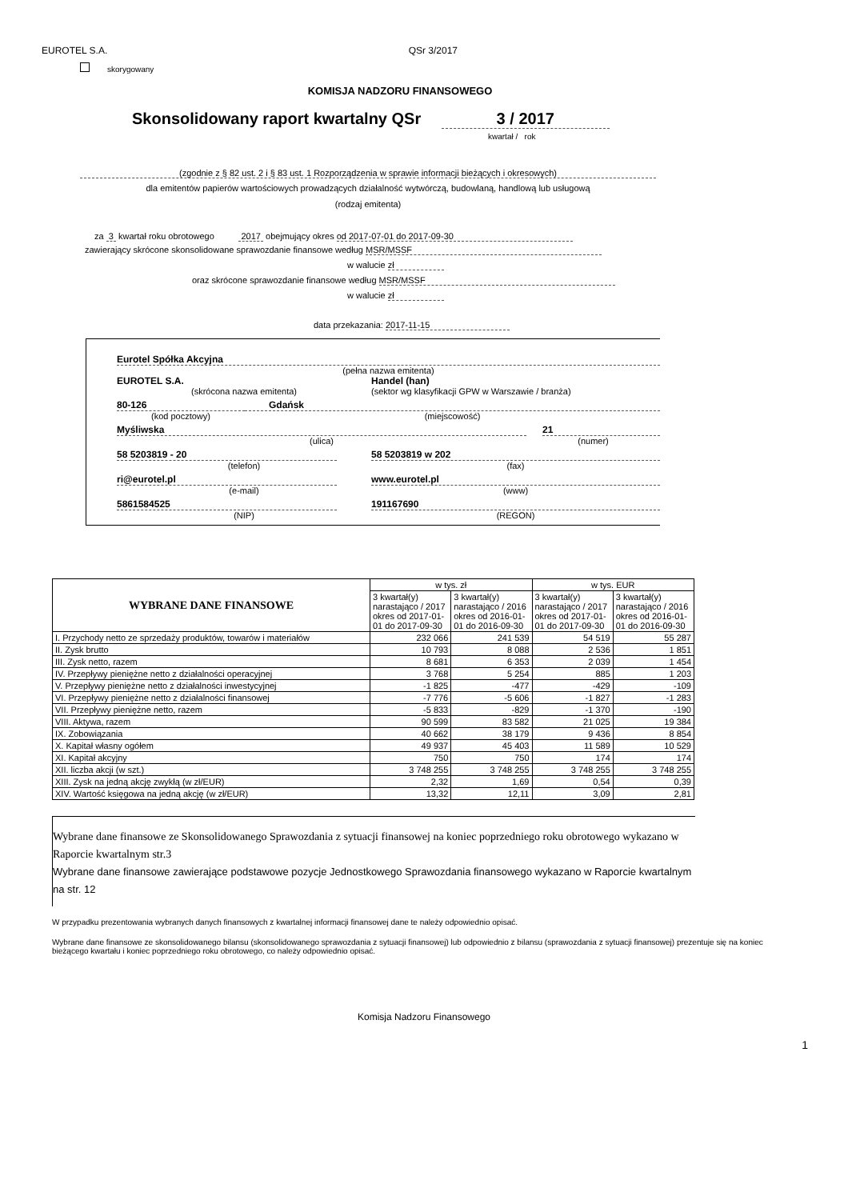EUROTEL S.A. QSr 3/2017
skorygowany
KOMISJA NADZORU FINANSOWEGO
Skonsolidowany raport kwartalny QSr 3 / 2017
kwartał / rok
(zgodnie z § 82 ust. 2 i § 83 ust. 1 Rozporządzenia w sprawie informacji bieżących i okresowych)
dla emitentów papierów wartościowych prowadzących działalność wytwórczą, budowlaną, handlową lub usługową
(rodzaj emitenta)
za 3 kwartał roku obrotowego 2017 obejmujący okres od 2017-07-01 do 2017-09-30
zawierający skrócone skonsolidowane sprawozdanie finansowe według MSR/MSSF
w walucie zł
oraz skrócone sprawozdanie finansowe według MSR/MSSF
w walucie zł
data przekazania: 2017-11-15
Eurotel Spółka Akcyjna
(pełna nazwa emitenta)
EUROTEL S.A. Handel (han)
(skrócona nazwa emitenta) (sektor wg klasyfikacji GPW w Warszawie / branża)
80-126 Gdańsk
(kod pocztowy) (miejscowość)
Myśliwska 21
(ulica) (numer)
58 5203819 - 20 58 5203819 w 202
(telefon) (fax)
ri@eurotel.pl www.eurotel.pl
(e-mail) (www)
5861584525 191167690
(NIP) (REGON)
| WYBRANE DANE FINANSOWE | w tys. zł | | w tys. EUR | |
| --- | --- | --- | --- | --- |
| | 3 kwartał(y) narastająco / 2017 okres od 2017-01-01 do 2017-09-30 | 3 kwartał(y) narastająco / 2016 okres od 2016-01-01 do 2016-09-30 | 3 kwartał(y) narastająco / 2017 okres od 2017-01-01 do 2017-09-30 | 3 kwartał(y) narastająco / 2016 okres od 2016-01-01 do 2016-09-30 |
| I. Przychody netto ze sprzedaży produktów, towarów i materiałów | 232 066 | 241 539 | 54 519 | 55 287 |
| II. Zysk brutto | 10 793 | 8 088 | 2 536 | 1 851 |
| III. Zysk netto, razem | 8 681 | 6 353 | 2 039 | 1 454 |
| IV. Przepływy pieniężne netto z działalności operacyjnej | 3 768 | 5 254 | 885 | 1 203 |
| V. Przepływy pieniężne netto z działalności inwestycyjnej | -1 825 | -477 | -429 | -109 |
| VI. Przepływy pieniężne netto z działalności finansowej | -7 776 | -5 606 | -1 827 | -1 283 |
| VII. Przepływy pieniężne netto, razem | -5 833 | -829 | -1 370 | -190 |
| VIII. Aktywa, razem | 90 599 | 83 582 | 21 025 | 19 384 |
| IX. Zobowiązania | 40 662 | 38 179 | 9 436 | 8 854 |
| X. Kapitał własny ogółem | 49 937 | 45 403 | 11 589 | 10 529 |
| XI. Kapitał akcyjny | 750 | 750 | 174 | 174 |
| XII. liczba akcji (w szt.) | 3 748 255 | 3 748 255 | 3 748 255 | 3 748 255 |
| XIII. Zysk na jedną akcję zwykłą (w zł/EUR) | 2,32 | 1,69 | 0,54 | 0,39 |
| XIV. Wartość księgowa na jedną akcję (w zł/EUR) | 13,32 | 12,11 | 3,09 | 2,81 |
Wybrane dane finansowe ze Skonsolidowanego Sprawozdania z sytuacji finansowej na koniec poprzedniego roku obrotowego wykazano w Raporcie kwartalnym str.3
Wybrane dane finansowe zawierające podstawowe pozycje Jednostkowego Sprawozdania finansowego wykazano w Raporcie kwartalnym na str. 12
W przypadku prezentowania wybranych danych finansowych z kwartalnej informacji finansowej dane te należy odpowiednio opisać.
Wybrane dane finansowe ze skonsolidowanego bilansu (skonsolidowanego sprawozdania z sytuacji finansowej) lub odpowiednio z bilansu (sprawozdania z sytuacji finansowej) prezentuje się na koniec bieżącego kwartału i koniec poprzedniego roku obrotowego, co należy odpowiednio opisać.
Komisja Nadzoru Finansowego
1